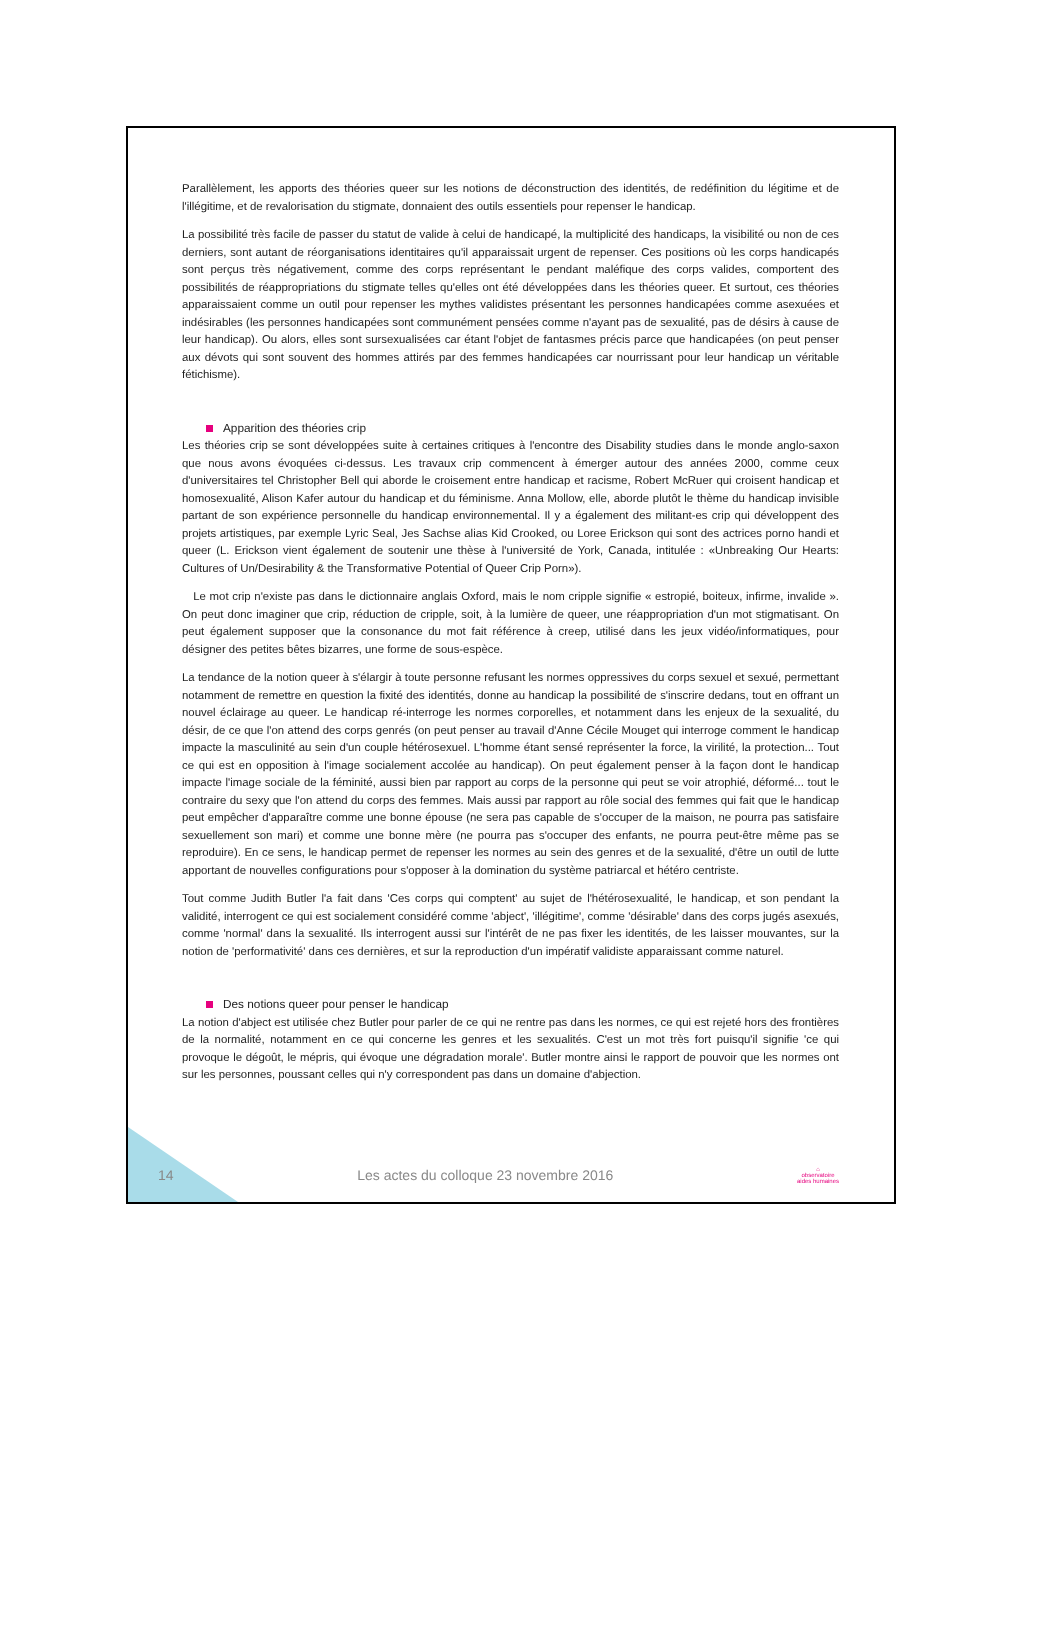Parallèlement, les apports des théories queer sur les notions de déconstruction des identités, de redéfinition du légitime et de l'illégitime, et de revalorisation du stigmate, donnaient des outils essentiels pour repenser le handicap.
La possibilité très facile de passer du statut de valide à celui de handicapé, la multiplicité des handicaps, la visibilité ou non de ces derniers, sont autant de réorganisations identitaires qu'il apparaissait urgent de repenser. Ces positions où les corps handicapés sont perçus très négativement, comme des corps représentant le pendant maléfique des corps valides, comportent des possibilités de réappropriations du stigmate telles qu'elles ont été développées dans les théories queer. Et surtout, ces théories apparaissaient comme un outil pour repenser les mythes validistes présentant les personnes handicapées comme asexuées et indésirables (les personnes handicapées sont communément pensées comme n'ayant pas de sexualité, pas de désirs à cause de leur handicap). Ou alors, elles sont sursexualisées car étant l'objet de fantasmes précis parce que handicapées (on peut penser aux dévots qui sont souvent des hommes attirés par des femmes handicapées car nourrissant pour leur handicap un véritable fétichisme).
Apparition des théories crip
Les théories crip se sont développées suite à certaines critiques à l'encontre des Disability studies dans le monde anglo-saxon que nous avons évoquées ci-dessus. Les travaux crip commencent à émerger autour des années 2000, comme ceux d'universitaires tel Christopher Bell qui aborde le croisement entre handicap et racisme, Robert McRuer qui croisent handicap et homosexualité, Alison Kafer autour du handicap et du féminisme. Anna Mollow, elle, aborde plutôt le thème du handicap invisible partant de son expérience personnelle du handicap environnemental. Il y a également des militant-es crip qui développent des projets artistiques, par exemple Lyric Seal, Jes Sachse alias Kid Crooked, ou Loree Erickson qui sont des actrices porno handi et queer (L. Erickson vient également de soutenir une thèse à l'université de York, Canada, intitulée : «Unbreaking Our Hearts: Cultures of Un/Desirability & the Transformative Potential of Queer Crip Porn»).
Le mot crip n'existe pas dans le dictionnaire anglais Oxford, mais le nom cripple signifie « estropié, boiteux, infirme, invalide ». On peut donc imaginer que crip, réduction de cripple, soit, à la lumière de queer, une réappropriation d'un mot stigmatisant. On peut également supposer que la consonance du mot fait référence à creep, utilisé dans les jeux vidéo/informatiques, pour désigner des petites bêtes bizarres, une forme de sous-espèce.
La tendance de la notion queer à s'élargir à toute personne refusant les normes oppressives du corps sexuel et sexué, permettant notamment de remettre en question la fixité des identités, donne au handicap la possibilité de s'inscrire dedans, tout en offrant un nouvel éclairage au queer. Le handicap ré-interroge les normes corporelles, et notamment dans les enjeux de la sexualité, du désir, de ce que l'on attend des corps genrés (on peut penser au travail d'Anne Cécile Mouget qui interroge comment le handicap impacte la masculinité au sein d'un couple hétérosexuel. L'homme étant sensé représenter la force, la virilité, la protection... Tout ce qui est en opposition à l'image socialement accolée au handicap). On peut également penser à la façon dont le handicap impacte l'image sociale de la féminité, aussi bien par rapport au corps de la personne qui peut se voir atrophié, déformé... tout le contraire du sexy que l'on attend du corps des femmes. Mais aussi par rapport au rôle social des femmes qui fait que le handicap peut empêcher d'apparaître comme une bonne épouse (ne sera pas capable de s'occuper de la maison, ne pourra pas satisfaire sexuellement son mari) et comme une bonne mère (ne pourra pas s'occuper des enfants, ne pourra peut-être même pas se reproduire). En ce sens, le handicap permet de repenser les normes au sein des genres et de la sexualité, d'être un outil de lutte apportant de nouvelles configurations pour s'opposer à la domination du système patriarcal et hétéro centriste.
Tout comme Judith Butler l'a fait dans 'Ces corps qui comptent' au sujet de l'hétérosexualité, le handicap, et son pendant la validité, interrogent ce qui est socialement considéré comme 'abject', 'illégitime', comme 'désirable' dans des corps jugés asexués, comme 'normal' dans la sexualité. Ils interrogent aussi sur l'intérêt de ne pas fixer les identités, de les laisser mouvantes, sur la notion de 'performativité' dans ces dernières, et sur la reproduction d'un impératif validiste apparaissant comme naturel.
Des notions queer pour penser le handicap
La notion d'abject est utilisée chez Butler pour parler de ce qui ne rentre pas dans les normes, ce qui est rejeté hors des frontières de la normalité, notamment en ce qui concerne les genres et les sexualités. C'est un mot très fort puisqu'il signifie 'ce qui provoque le dégoût, le mépris, qui évoque une dégradation morale'. Butler montre ainsi le rapport de pouvoir que les normes ont sur les personnes, poussant celles qui n'y correspondent pas dans un domaine d'abjection.
14 Les actes du colloque 23 novembre 2016 ⌂
observatoire
aides humaines